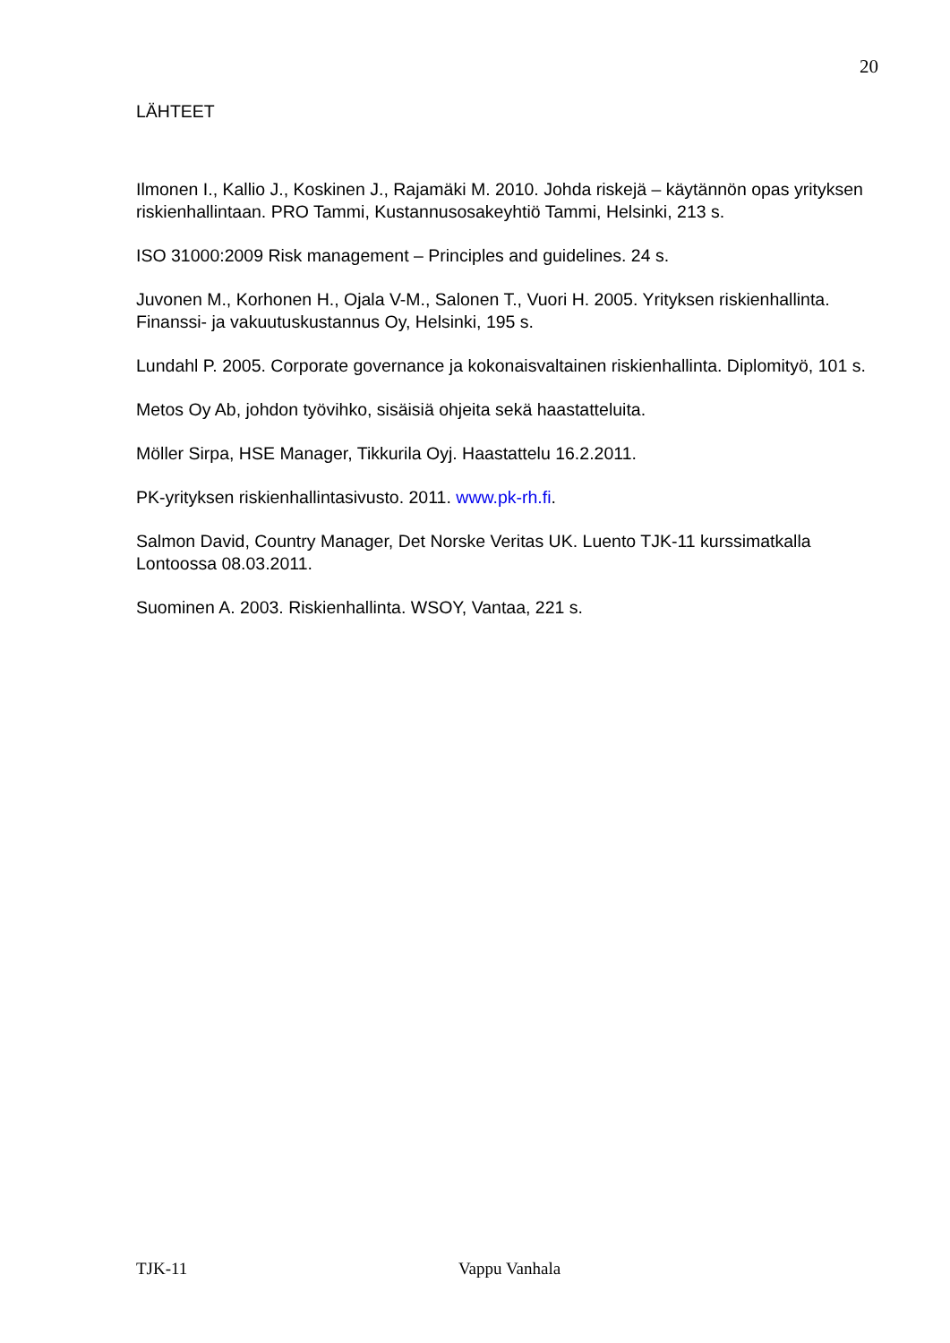20
LÄHTEET
Ilmonen I., Kallio J., Koskinen J., Rajamäki M. 2010. Johda riskejä – käytännön opas yrityksen riskienhallintaan. PRO Tammi, Kustannusosakeyhtiö Tammi, Helsinki, 213 s.
ISO 31000:2009 Risk management – Principles and guidelines. 24 s.
Juvonen M., Korhonen H., Ojala V-M., Salonen T., Vuori H. 2005. Yrityksen riskienhallinta. Finanssi- ja vakuutuskustannus Oy, Helsinki, 195 s.
Lundahl P. 2005. Corporate governance ja kokonaisvaltainen riskienhallinta. Diplomityö, 101 s.
Metos Oy Ab, johdon työvihko, sisäisiä ohjeita sekä haastatteluita.
Möller Sirpa, HSE Manager, Tikkurila Oyj. Haastattelu 16.2.2011.
PK-yrityksen riskienhallintasivusto. 2011. www.pk-rh.fi.
Salmon David, Country Manager, Det Norske Veritas UK. Luento TJK-11 kurssimatkalla Lontoossa 08.03.2011.
Suominen A. 2003. Riskienhallinta. WSOY, Vantaa, 221 s.
TJK-11 Vappu Vanhala